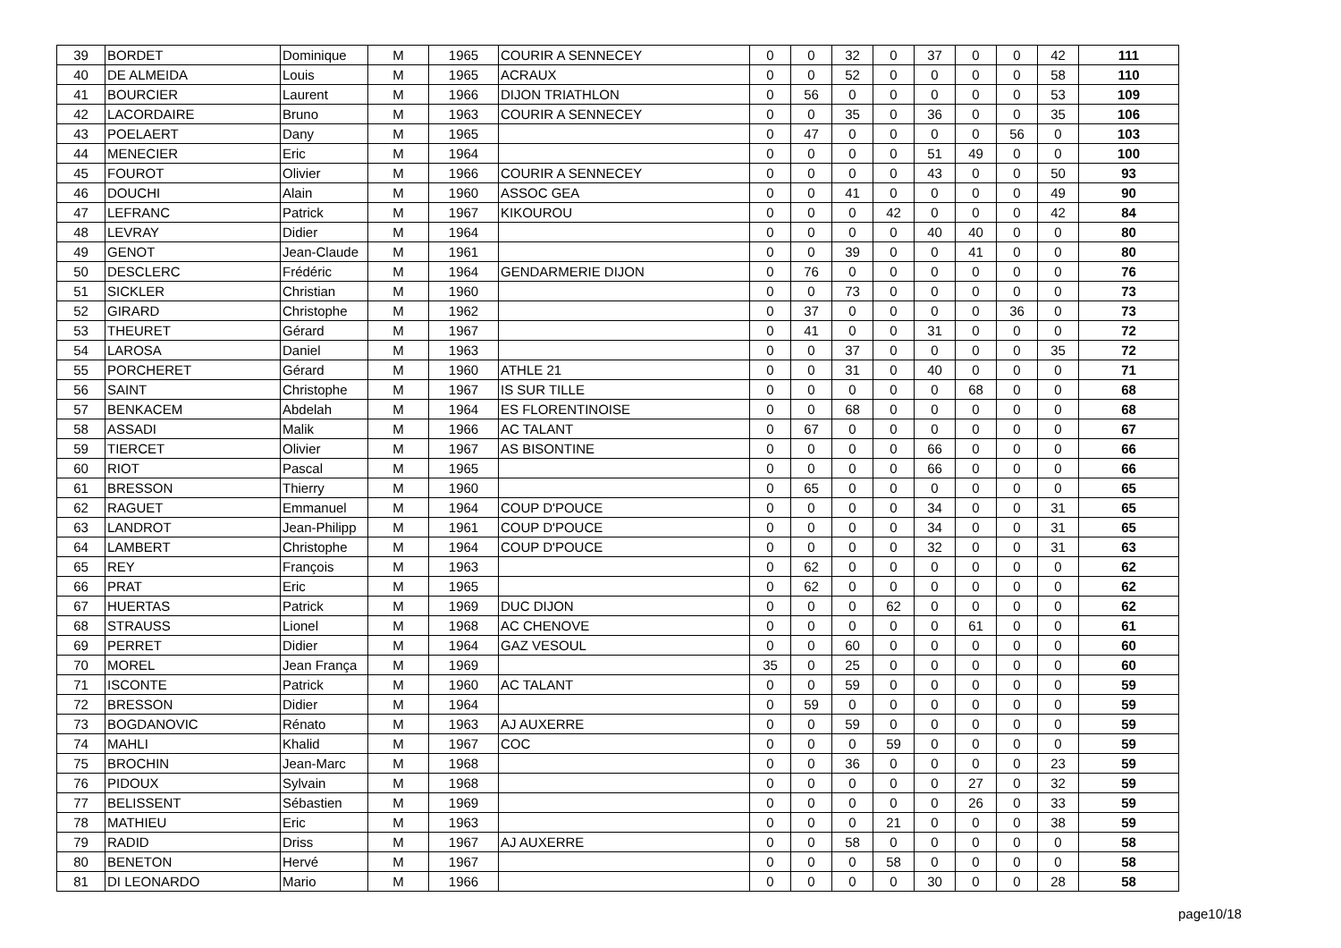| 39 | BORDET | Dominique | M | 1965 | COURIR A SENNECEY | 0 | 0 | 32 | 0 | 37 | 0 | 0 | 42 | 111 |
| 40 | DE ALMEIDA | Louis | M | 1965 | ACRAUX | 0 | 0 | 52 | 0 | 0 | 0 | 0 | 58 | 110 |
| 41 | BOURCIER | Laurent | M | 1966 | DIJON TRIATHLON | 0 | 56 | 0 | 0 | 0 | 0 | 0 | 53 | 109 |
| 42 | LACORDAIRE | Bruno | M | 1963 | COURIR A SENNECEY | 0 | 0 | 35 | 0 | 36 | 0 | 0 | 35 | 106 |
| 43 | POELAERT | Dany | M | 1965 | | 0 | 47 | 0 | 0 | 0 | 0 | 56 | 0 | 103 |
| 44 | MENECIER | Eric | M | 1964 | | 0 | 0 | 0 | 0 | 51 | 49 | 0 | 0 | 100 |
| 45 | FOUROT | Olivier | M | 1966 | COURIR A SENNECEY | 0 | 0 | 0 | 0 | 43 | 0 | 0 | 50 | 93 |
| 46 | DOUCHI | Alain | M | 1960 | ASSOC GEA | 0 | 0 | 41 | 0 | 0 | 0 | 0 | 49 | 90 |
| 47 | LEFRANC | Patrick | M | 1967 | KIKOUROU | 0 | 0 | 0 | 42 | 0 | 0 | 0 | 42 | 84 |
| 48 | LEVRAY | Didier | M | 1964 | | 0 | 0 | 0 | 0 | 40 | 40 | 0 | 0 | 80 |
| 49 | GENOT | Jean-Claude | M | 1961 | | 0 | 0 | 39 | 0 | 0 | 41 | 0 | 0 | 80 |
| 50 | DESCLERC | Frédéric | M | 1964 | GENDARMERIE DIJON | 0 | 76 | 0 | 0 | 0 | 0 | 0 | 0 | 76 |
| 51 | SICKLER | Christian | M | 1960 | | 0 | 0 | 73 | 0 | 0 | 0 | 0 | 0 | 73 |
| 52 | GIRARD | Christophe | M | 1962 | | 0 | 37 | 0 | 0 | 0 | 0 | 36 | 0 | 73 |
| 53 | THEURET | Gérard | M | 1967 | | 0 | 41 | 0 | 0 | 31 | 0 | 0 | 0 | 72 |
| 54 | LAROSA | Daniel | M | 1963 | | 0 | 0 | 37 | 0 | 0 | 0 | 0 | 35 | 72 |
| 55 | PORCHERET | Gérard | M | 1960 | ATHLE 21 | 0 | 0 | 31 | 0 | 40 | 0 | 0 | 0 | 71 |
| 56 | SAINT | Christophe | M | 1967 | IS SUR TILLE | 0 | 0 | 0 | 0 | 0 | 68 | 0 | 0 | 68 |
| 57 | BENKACEM | Abdelah | M | 1964 | ES FLORENTINOISE | 0 | 0 | 68 | 0 | 0 | 0 | 0 | 0 | 68 |
| 58 | ASSADI | Malik | M | 1966 | AC TALANT | 0 | 67 | 0 | 0 | 0 | 0 | 0 | 0 | 67 |
| 59 | TIERCET | Olivier | M | 1967 | AS BISONTINE | 0 | 0 | 0 | 0 | 66 | 0 | 0 | 0 | 66 |
| 60 | RIOT | Pascal | M | 1965 | | 0 | 0 | 0 | 0 | 66 | 0 | 0 | 0 | 66 |
| 61 | BRESSON | Thierry | M | 1960 | | 0 | 65 | 0 | 0 | 0 | 0 | 0 | 0 | 65 |
| 62 | RAGUET | Emmanuel | M | 1964 | COUP D'POUCE | 0 | 0 | 0 | 0 | 34 | 0 | 0 | 31 | 65 |
| 63 | LANDROT | Jean-Philipp | M | 1961 | COUP D'POUCE | 0 | 0 | 0 | 0 | 34 | 0 | 0 | 31 | 65 |
| 64 | LAMBERT | Christophe | M | 1964 | COUP D'POUCE | 0 | 0 | 0 | 0 | 32 | 0 | 0 | 31 | 63 |
| 65 | REY | François | M | 1963 | | 0 | 62 | 0 | 0 | 0 | 0 | 0 | 0 | 62 |
| 66 | PRAT | Eric | M | 1965 | | 0 | 62 | 0 | 0 | 0 | 0 | 0 | 0 | 62 |
| 67 | HUERTAS | Patrick | M | 1969 | DUC DIJON | 0 | 0 | 0 | 62 | 0 | 0 | 0 | 0 | 62 |
| 68 | STRAUSS | Lionel | M | 1968 | AC CHENOVE | 0 | 0 | 0 | 0 | 0 | 61 | 0 | 0 | 61 |
| 69 | PERRET | Didier | M | 1964 | GAZ VESOUL | 0 | 0 | 60 | 0 | 0 | 0 | 0 | 0 | 60 |
| 70 | MOREL | Jean França | M | 1969 | | 35 | 0 | 25 | 0 | 0 | 0 | 0 | 0 | 60 |
| 71 | ISCONTE | Patrick | M | 1960 | AC TALANT | 0 | 0 | 59 | 0 | 0 | 0 | 0 | 0 | 59 |
| 72 | BRESSON | Didier | M | 1964 | | 0 | 59 | 0 | 0 | 0 | 0 | 0 | 0 | 59 |
| 73 | BOGDANOVIC | Rénato | M | 1963 | AJ AUXERRE | 0 | 0 | 59 | 0 | 0 | 0 | 0 | 0 | 59 |
| 74 | MAHLI | Khalid | M | 1967 | COC | 0 | 0 | 0 | 59 | 0 | 0 | 0 | 0 | 59 |
| 75 | BROCHIN | Jean-Marc | M | 1968 | | 0 | 0 | 36 | 0 | 0 | 0 | 0 | 23 | 59 |
| 76 | PIDOUX | Sylvain | M | 1968 | | 0 | 0 | 0 | 0 | 0 | 27 | 0 | 32 | 59 |
| 77 | BELISSENT | Sébastien | M | 1969 | | 0 | 0 | 0 | 0 | 0 | 26 | 0 | 33 | 59 |
| 78 | MATHIEU | Eric | M | 1963 | | 0 | 0 | 0 | 21 | 0 | 0 | 0 | 38 | 59 |
| 79 | RADID | Driss | M | 1967 | AJ AUXERRE | 0 | 0 | 58 | 0 | 0 | 0 | 0 | 0 | 58 |
| 80 | BENETON | Hervé | M | 1967 | | 0 | 0 | 0 | 58 | 0 | 0 | 0 | 0 | 58 |
| 81 | DI LEONARDO | Mario | M | 1966 | | 0 | 0 | 0 | 0 | 30 | 0 | 0 | 28 | 58 |
page10/18